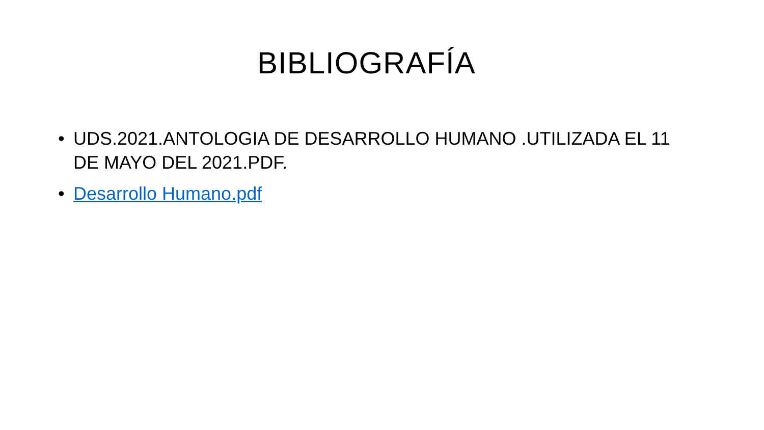BIBLIOGRAFÍA
• UDS.2021.ANTOLOGIA DE DESARROLLO HUMANO .UTILIZADA EL 11 DE MAYO DEL 2021.PDF.
• Desarrollo Humano.pdf